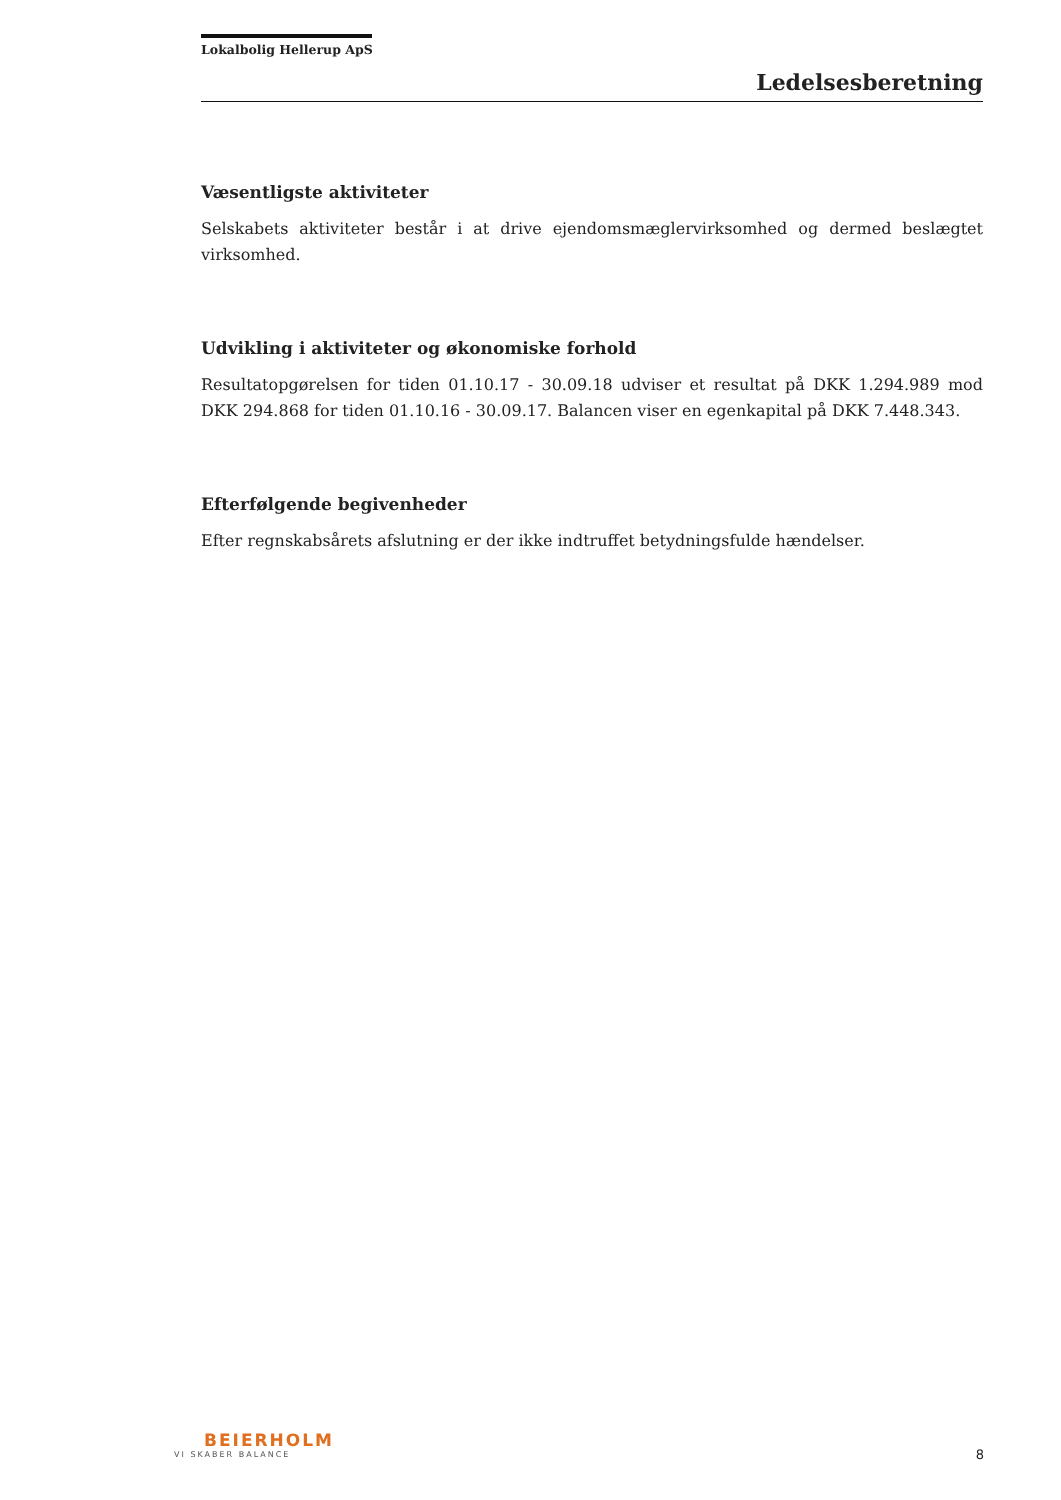Lokalbolig Hellerup ApS
Ledelsesberetning
Væsentligste aktiviteter
Selskabets aktiviteter består i at drive ejendomsmæglervirksomhed og dermed beslægtet virksomhed.
Udvikling i aktiviteter og økonomiske forhold
Resultatopgørelsen for tiden 01.10.17 - 30.09.18 udviser et resultat på DKK 1.294.989 mod DKK 294.868 for tiden 01.10.16 - 30.09.17. Balancen viser en egenkapital på DKK 7.448.343.
Efterfølgende begivenheder
Efter regnskabsårets afslutning er der ikke indtruffet betydningsfulde hændelser.
BEIERHOLM
VI SKABER BALANCE
8